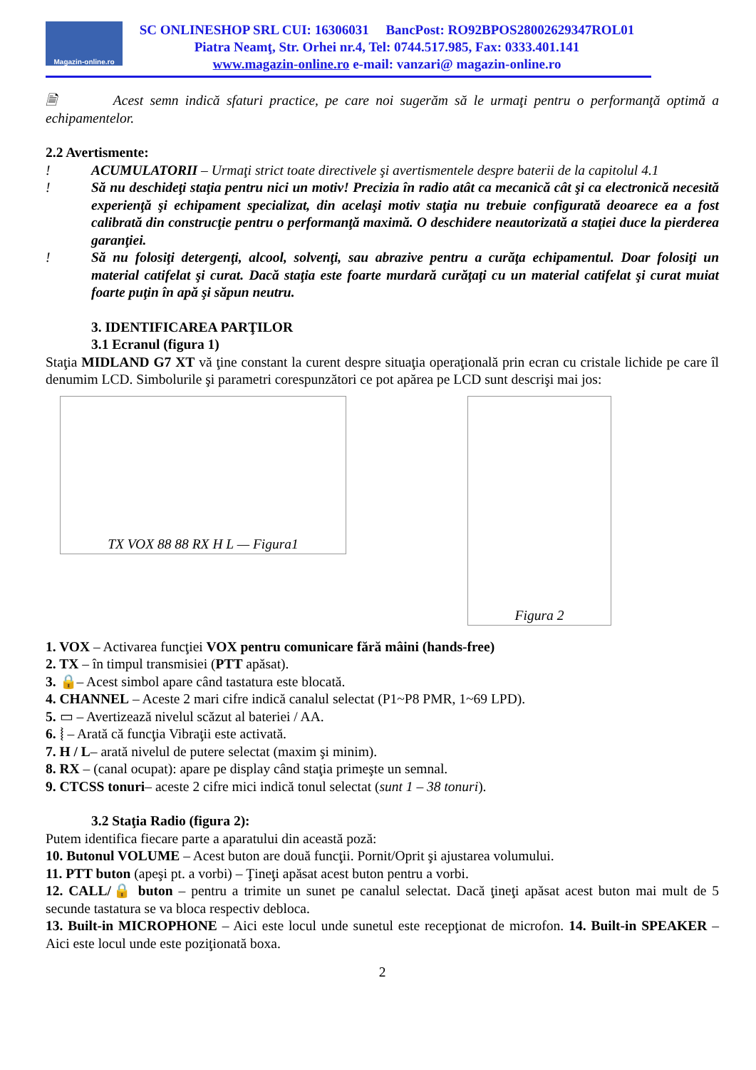Magazin-online.ro
SC ONLINESHOP SRL CUI: 16306031 BancPost: RO92BPOS28002629347ROL01
Piatra Neamţ, Str. Orhei nr.4, Tel: 0744.517.985, Fax: 0333.401.141
www.magazin-online.ro e-mail: vanzari@ magazin-online.ro
🗎 Acest semn indică sfaturi practice, pe care noi sugerăm să le urmaţi pentru o performanţă optimă a echipamentelor.
2.2 Avertismente:
! ACUMULATORII – Urmaţi strict toate directivele şi avertismentele despre baterii de la capitolul 4.1
! Să nu deschideţi staţia pentru nici un motiv! Precizia în radio atât ca mecanică cât şi ca electronică necesită experienţă şi echipament specializat, din acelaşi motiv staţia nu trebuie configurată deoarece ea a fost calibrată din construcţie pentru o performanţă maximă. O deschidere neautorizată a staţiei duce la pierderea garanţiei.
! Să nu folosiţi detergenţi, alcool, solvenţi, sau abrazive pentru a curăţa echipamentul. Doar folosiţi un material catifelat şi curat. Dacă staţia este foarte murdară curăţaţi cu un material catifelat şi curat muiat foarte puţin în apă şi săpun neutru.
3. IDENTIFICAREA PARŢILOR
3.1 Ecranul (figura 1)
Staţia MIDLAND G7 XT vă ţine constant la curent despre situaţia operaţională prin ecran cu cristale lichide pe care îl denumim LCD. Simbolurile şi parametri corespunzători ce pot apărea pe LCD sunt descrişi mai jos:
TX VOX 88 88 RX H L — Figura1
Figura 2
1. VOX – Activarea funcţiei VOX pentru comunicare fără mâini (hands-free)
2. TX – în timpul transmisiei (PTT apăsat).
3. 🔒– Acest simbol apare când tastatura este blocată.
4. CHANNEL – Aceste 2 mari cifre indică canalul selectat (P1~P8 PMR, 1~69 LPD).
5. ▭ – Avertizează nivelul scăzut al bateriei / AA.
6. ⦚ – Arată că funcţia Vibraţii este activată.
7. H / L– arată nivelul de putere selectat (maxim şi minim).
8. RX – (canal ocupat): apare pe display când staţia primeşte un semnal.
9. CTCSS tonuri– aceste 2 cifre mici indică tonul selectat (sunt 1 – 38 tonuri).
3.2 Staţia Radio (figura 2):
Putem identifica fiecare parte a aparatului din această poză:
10. Butonul VOLUME – Acest buton are două funcţii. Pornit/Oprit şi ajustarea volumului.
11. PTT buton (apeşi pt. a vorbi) – Ţineţi apăsat acest buton pentru a vorbi.
12. CALL/🔒 buton – pentru a trimite un sunet pe canalul selectat. Dacă ţineţi apăsat acest buton mai mult de 5 secunde tastatura se va bloca respectiv debloca.
13. Built-in MICROPHONE – Aici este locul unde sunetul este recepţionat de microfon. 14. Built-in SPEAKER – Aici este locul unde este poziţionată boxa.
2